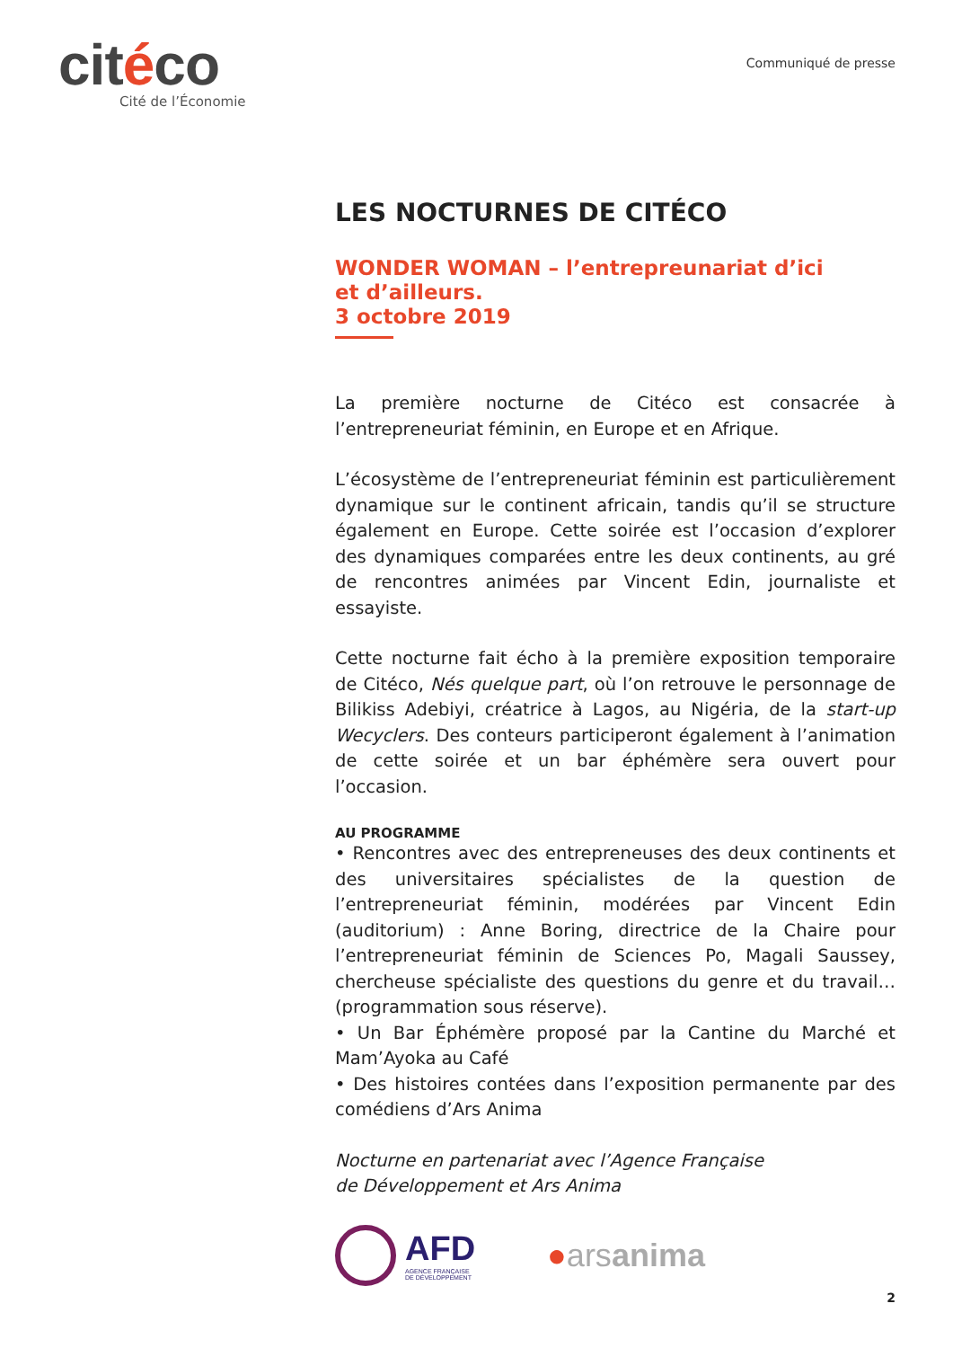citéco
Cité de l’Économie
Communiqué de presse
LES NOCTURNES DE CITÉCO
WONDER WOMAN – l’entrepreunariat d’ici
et d’ailleurs.
3 octobre 2019
La première nocturne de Citéco est consacrée à l’entrepreneuriat féminin, en Europe et en Afrique.
L’écosystème de l’entrepreneuriat féminin est particulièrement dynamique sur le continent africain, tandis qu’il se structure également en Europe. Cette soirée est l’occasion d’explorer des dynamiques comparées entre les deux continents, au gré de rencontres animées par Vincent Edin, journaliste et essayiste.
Cette nocturne fait écho à la première exposition temporaire de Citéco, Nés quelque part, où l’on retrouve le personnage de Bilikiss Adebiyi, créatrice à Lagos, au Nigéria, de la start-up Wecyclers. Des conteurs participeront également à l’animation de cette soirée et un bar éphémère sera ouvert pour l’occasion.
AU PROGRAMME
• Rencontres avec des entrepreneuses des deux continents et des universitaires spécialistes de la question de l’entrepreneuriat féminin, modérées par Vincent Edin (auditorium) : Anne Boring, directrice de la Chaire pour l’entrepreneuriat féminin de Sciences Po, Magali Saussey, chercheuse spécialiste des questions du genre et du travail… (programmation sous réserve).
• Un Bar Éphémère proposé par la Cantine du Marché et Mam’Ayoka au Café
• Des histoires contées dans l’exposition permanente par des comédiens d’Ars Anima
Nocturne en partenariat avec l’Agence Française
de Développement et Ars Anima
AFD
AGENCE FRANÇAISE
DE DÉVELOPPEMENT
●arsanima
2